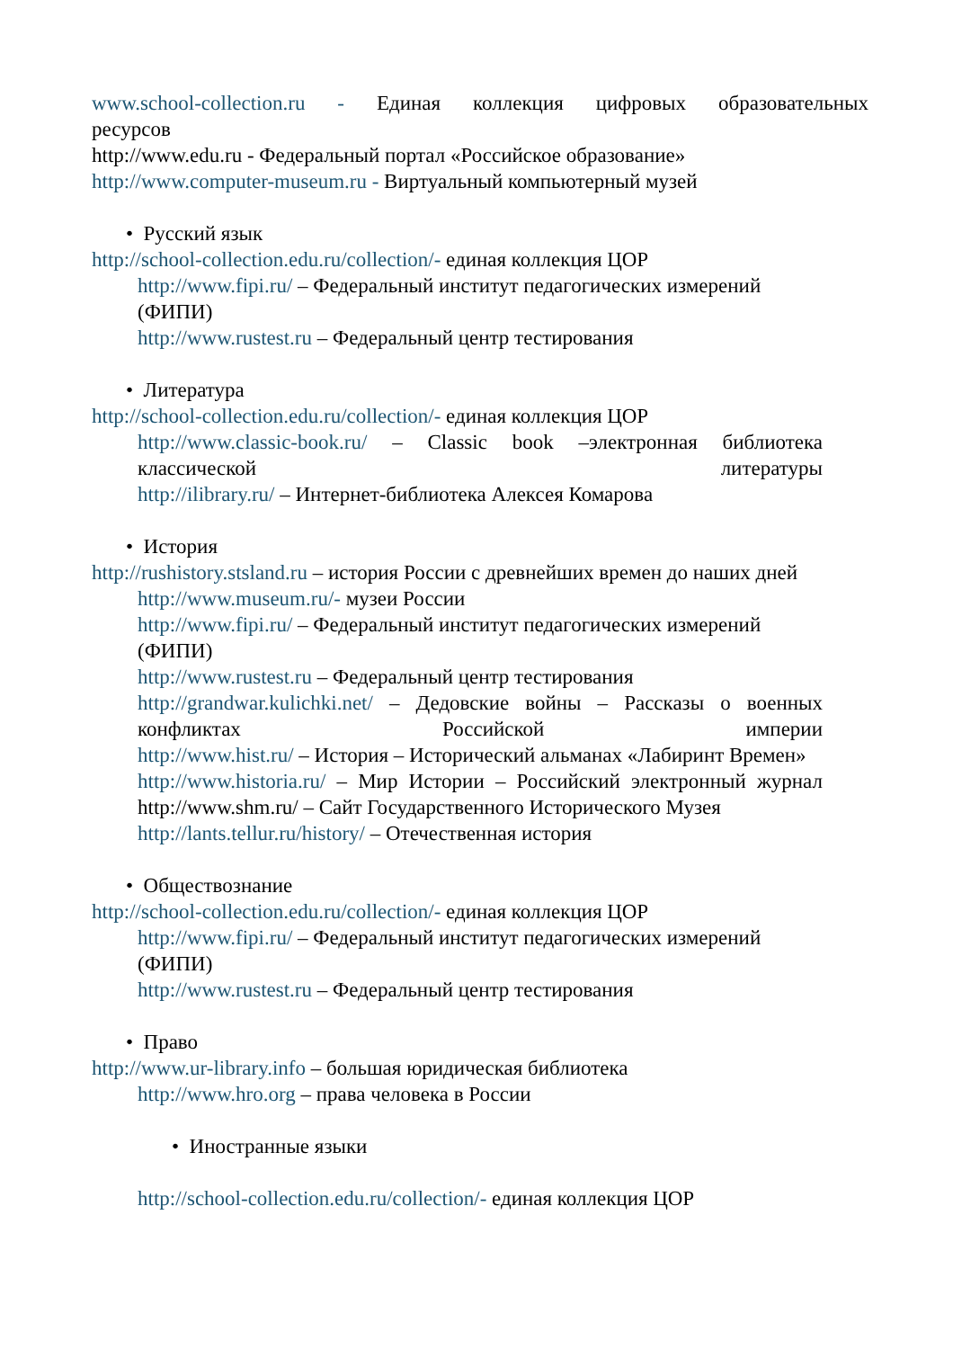www.school-collection.ru - Единая коллекция цифровых образовательных
ресурсов
http://www.edu.ru - Федеральный портал «Российское образование»
http://www.computer-museum.ru - Виртуальный компьютерный музей
• Русский язык
http://school-collection.edu.ru/collection/- единая коллекция ЦОР
http://www.fipi.ru/ – Федеральный институт педагогических измерений (ФИПИ)
http://www.rustest.ru – Федеральный центр тестирования
• Литература
http://school-collection.edu.ru/collection/- единая коллекция ЦОР
http://www.classic-book.ru/ – Classic book –электронная библиотека
классической литературы
http://ilibrary.ru/ – Интернет-библиотека Алексея Комарова
• История
http://rushistory.stsland.ru – история России с древнейших времен до наших дней
http://www.museum.ru/- музеи России
http://www.fipi.ru/ – Федеральный институт педагогических измерений (ФИПИ)
http://www.rustest.ru – Федеральный центр тестирования
http://grandwar.kulichki.net/ – Дедовские войны – Рассказы о военных
конфликтах Российской империи
http://www.hist.ru/ – История – Исторический альманах «Лабиринт Времен»
http://www.historia.ru/ – Мир Истории – Российский электронный журнал http://www.shm.ru/ – Сайт Государственного Исторического Музея
http://lants.tellur.ru/history/ – Отечественная история
• Обществознание
http://school-collection.edu.ru/collection/- единая коллекция ЦОР
http://www.fipi.ru/ – Федеральный институт педагогических измерений (ФИПИ)
http://www.rustest.ru – Федеральный центр тестирования
• Право
http://www.ur-library.info – большая юридическая библиотека
http://www.hro.org – права человека в России
• Иностранные языки
http://school-collection.edu.ru/collection/- единая коллекция ЦОР